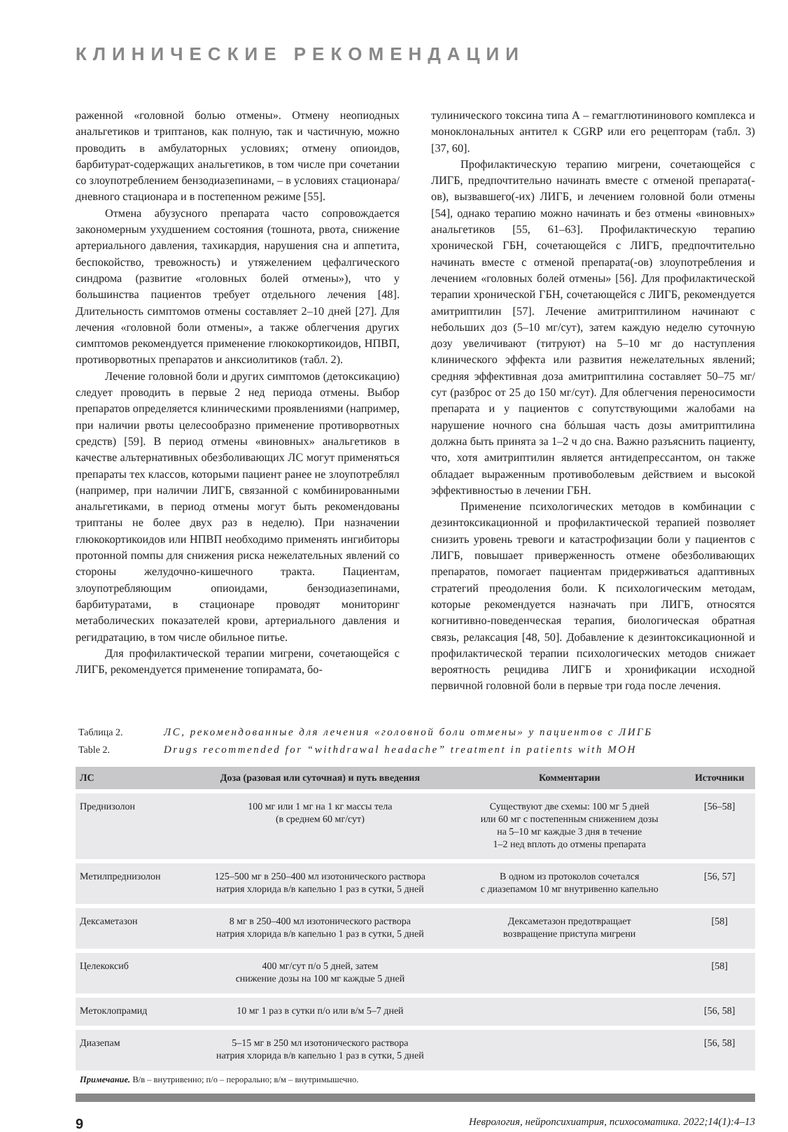КЛИНИЧЕСКИЕ РЕКОМЕНДАЦИИ
раженной «головной болью отмены». Отмену неопиодных анальгетиков и триптанов, как полную, так и частичную, можно проводить в амбулаторных условиях; отмену опиоидов, барбитурат-содержащих анальгетиков, в том числе при сочетании со злоупотреблением бензодиазепинами, – в условиях стационара/дневного стационара и в постепенном режиме [55].
Отмена абузусного препарата часто сопровождается закономерным ухудшением состояния (тошнота, рвота, снижение артериального давления, тахикардия, нарушения сна и аппетита, беспокойство, тревожность) и утяжелением цефалгического синдрома (развитие «головных болей отмены»), что у большинства пациентов требует отдельного лечения [48]. Длительность симптомов отмены составляет 2–10 дней [27]. Для лечения «головной боли отмены», а также облегчения других симптомов рекомендуется применение глюкокортикоидов, НПВП, противорвотных препаратов и анксиолитиков (табл. 2).
Лечение головной боли и других симптомов (детоксикацию) следует проводить в первые 2 нед периода отмены. Выбор препаратов определяется клиническими проявлениями (например, при наличии рвоты целесообразно применение противорвотных средств) [59]. В период отмены «виновных» анальгетиков в качестве альтернативных обезболивающих ЛС могут применяться препараты тех классов, которыми пациент ранее не злоупотреблял (например, при наличии ЛИГБ, связанной с комбинированными анальгетиками, в период отмены могут быть рекомендованы триптаны не более двух раз в неделю). При назначении глюкокортикоидов или НПВП необходимо применять ингибиторы протонной помпы для снижения риска нежелательных явлений со стороны желудочно-кишечного тракта. Пациентам, злоупотребляющим опиоидами, бензодиазепинами, барбитуратами, в стационаре проводят мониторинг метаболических показателей крови, артериального давления и регидратацию, в том числе обильное питье.
Для профилактической терапии мигрени, сочетающейся с ЛИГБ, рекомендуется применение топирамата, бо-
тулинического токсина типа А – гемагглютининового комплекса и моноклональных антител к CGRP или его рецепторам (табл. 3) [37, 60].
Профилактическую терапию мигрени, сочетающейся с ЛИГБ, предпочтительно начинать вместе с отменой препарата(-ов), вызвавшего(-их) ЛИГБ, и лечением головной боли отмены [54], однако терапию можно начинать и без отмены «виновных» анальгетиков [55, 61–63]. Профилактическую терапию хронической ГБН, сочетающейся с ЛИГБ, предпочтительно начинать вместе с отменой препарата(-ов) злоупотребления и лечением «головных болей отмены» [56]. Для профилактической терапии хронической ГБН, сочетающейся с ЛИГБ, рекомендуется амитриптилин [57]. Лечение амитриптилином начинают с небольших доз (5–10 мг/сут), затем каждую неделю суточную дозу увеличивают (титруют) на 5–10 мг до наступления клинического эффекта или развития нежелательных явлений; средняя эффективная доза амитриптилина составляет 50–75 мг/сут (разброс от 25 до 150 мг/сут). Для облегчения переносимости препарата и у пациентов с сопутствующими жалобами на нарушение ночного сна бóльшая часть дозы амитриптилина должна быть принята за 1–2 ч до сна. Важно разъяснить пациенту, что, хотя амитриптилин является антидепрессантом, он также обладает выраженным противоболевым действием и высокой эффективностью в лечении ГБН.
Применение психологических методов в комбинации с дезинтоксикационной и профилактической терапией позволяет снизить уровень тревоги и катастрофизации боли у пациентов с ЛИГБ, повышает приверженность отмене обезболивающих препаратов, помогает пациентам придерживаться адаптивных стратегий преодоления боли. К психологическим методам, которые рекомендуется назначать при ЛИГБ, относятся когнитивно-поведенческая терапия, биологическая обратная связь, релаксация [48, 50]. Добавление к дезинтоксикационной и профилактической терапии психологических методов снижает вероятность рецидива ЛИГБ и хронификации исходной первичной головной боли в первые три года после лечения.
Таблица 2. ЛС, рекомендованные для лечения «головной боли отмены» у пациентов с ЛИГБ
Table 2. Drugs recommended for “withdrawal headache” treatment in patients with MOH
| ЛС | Доза (разовая или суточная) и путь введения | Комментарии | Источники |
| --- | --- | --- | --- |
| Преднизолон | 100 мг или 1 мг на 1 кг массы тела (в среднем 60 мг/сут) | Существуют две схемы: 100 мг 5 дней или 60 мг с постепенным снижением дозы на 5–10 мг каждые 3 дня в течение 1–2 нед вплоть до отмены препарата | [56–58] |
| Метилпреднизолон | 125–500 мг в 250–400 мл изотонического раствора натрия хлорида в/в капельно 1 раз в сутки, 5 дней | В одном из протоколов сочетался с диазепамом 10 мг внутривенно капельно | [56, 57] |
| Дексаметазон | 8 мг в 250–400 мл изотонического раствора натрия хлорида в/в капельно 1 раз в сутки, 5 дней | Дексаметазон предотвращает возвращение приступа мигрени | [58] |
| Целекоксиб | 400 мг/сут п/о 5 дней, затем снижение дозы на 100 мг каждые 5 дней | | [58] |
| Метоклопрамид | 10 мг 1 раз в сутки п/о или в/м 5–7 дней | | [56, 58] |
| Диазепам | 5–15 мг в 250 мл изотонического раствора натрия хлорида в/в капельно 1 раз в сутки, 5 дней | | [56, 58] |
Примечание. В/в – внутривенно; п/о – перорально; в/м – внутримышечно.
9 Неврология, нейропсихиатрия, психосоматика. 2022;14(1):4–13